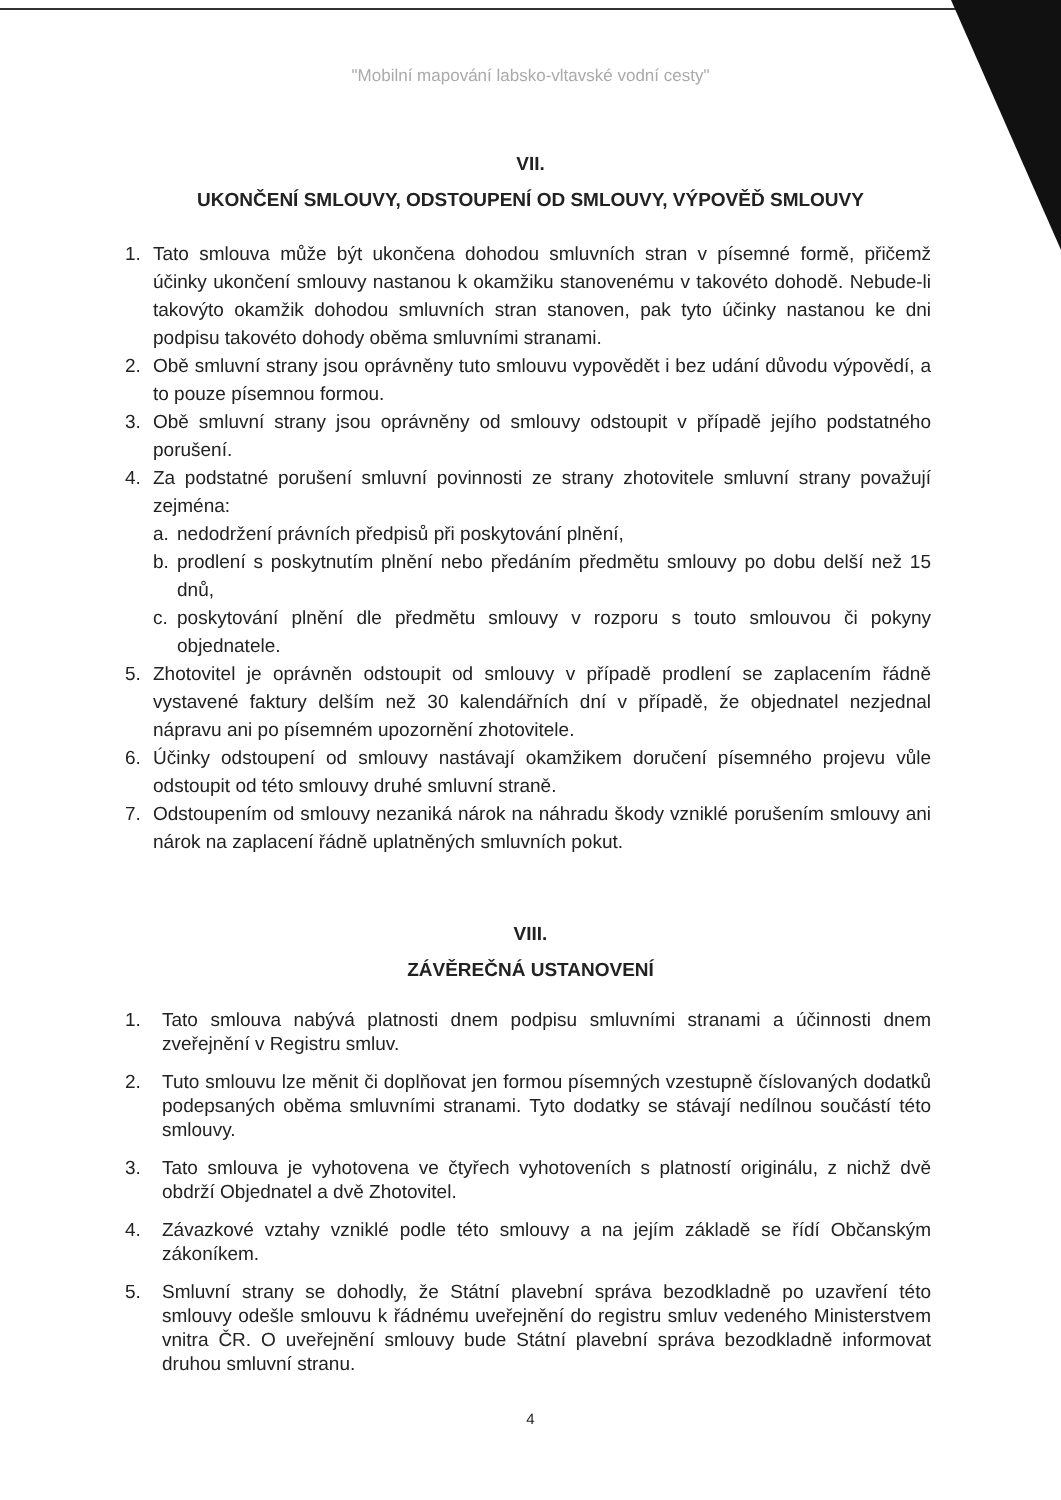"Mobilní mapování labsko-vltavské vodní cesty"
VII.
UKONČENÍ SMLOUVY, ODSTOUPENÍ OD SMLOUVY, VÝPOVĚĎ SMLOUVY
1. Tato smlouva může být ukončena dohodou smluvních stran v písemné formě, přičemž účinky ukončení smlouvy nastanou k okamžiku stanovenému v takovéto dohodě. Nebude-li takovýto okamžik dohodou smluvních stran stanoven, pak tyto účinky nastanou ke dni podpisu takovéto dohody oběma smluvními stranami.
2. Obě smluvní strany jsou oprávněny tuto smlouvu vypovědět i bez udání důvodu výpovědí, a to pouze písemnou formou.
3. Obě smluvní strany jsou oprávněny od smlouvy odstoupit v případě jejího podstatného porušení.
4. Za podstatné porušení smluvní povinnosti ze strany zhotovitele smluvní strany považují zejména:
a. nedodržení právních předpisů při poskytování plnění,
b. prodlení s poskytnutím plnění nebo předáním předmětu smlouvy po dobu delší než 15 dnů,
c. poskytování plnění dle předmětu smlouvy v rozporu s touto smlouvou či pokyny objednatele.
5. Zhotovitel je oprávněn odstoupit od smlouvy v případě prodlení se zaplacením řádně vystavené faktury delším než 30 kalendářních dní v případě, že objednatel nezjednal nápravu ani po písemném upozornění zhotovitele.
6. Účinky odstoupení od smlouvy nastávají okamžikem doručení písemného projevu vůle odstoupit od této smlouvy druhé smluvní straně.
7. Odstoupením od smlouvy nezaniká nárok na náhradu škody vzniklé porušením smlouvy ani nárok na zaplacení řádně uplatněných smluvních pokut.
VIII.
ZÁVĚREČNÁ USTANOVENÍ
1. Tato smlouva nabývá platnosti dnem podpisu smluvními stranami a účinnosti dnem zveřejnění v Registru smluv.
2. Tuto smlouvu lze měnit či doplňovat jen formou písemných vzestupně číslovaných dodatků podepsaných oběma smluvními stranami. Tyto dodatky se stávají nedílnou součástí této smlouvy.
3. Tato smlouva je vyhotovena ve čtyřech vyhotoveních s platností originálu, z nichž dvě obdrží Objednatel a dvě Zhotovitel.
4. Závazkové vztahy vzniklé podle této smlouvy a na jejím základě se řídí Občanským zákoníkem.
5. Smluvní strany se dohodly, že Státní plavební správa bezodkladně po uzavření této smlouvy odešle smlouvu k řádnému uveřejnění do registru smluv vedeného Ministerstvem vnitra ČR. O uveřejnění smlouvy bude Státní plavební správa bezodkladně informovat druhou smluvní stranu.
4